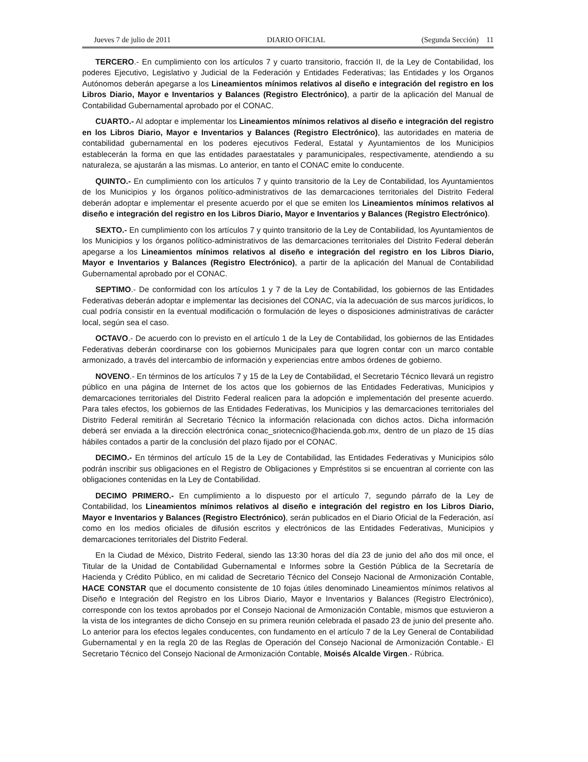Jueves 7 de julio de 2011 DIARIO OFICIAL (Segunda Sección) 11
TERCERO.- En cumplimiento con los artículos 7 y cuarto transitorio, fracción II, de la Ley de Contabilidad, los poderes Ejecutivo, Legislativo y Judicial de la Federación y Entidades Federativas; las Entidades y los Organos Autónomos deberán apegarse a los Lineamientos mínimos relativos al diseño e integración del registro en los Libros Diario, Mayor e Inventarios y Balances (Registro Electrónico), a partir de la aplicación del Manual de Contabilidad Gubernamental aprobado por el CONAC.
CUARTO.- Al adoptar e implementar los Lineamientos mínimos relativos al diseño e integración del registro en los Libros Diario, Mayor e Inventarios y Balances (Registro Electrónico), las autoridades en materia de contabilidad gubernamental en los poderes ejecutivos Federal, Estatal y Ayuntamientos de los Municipios establecerán la forma en que las entidades paraestatales y paramunicipales, respectivamente, atendiendo a su naturaleza, se ajustarán a las mismas. Lo anterior, en tanto el CONAC emite lo conducente.
QUINTO.- En cumplimiento con los artículos 7 y quinto transitorio de la Ley de Contabilidad, los Ayuntamientos de los Municipios y los órganos político-administrativos de las demarcaciones territoriales del Distrito Federal deberán adoptar e implementar el presente acuerdo por el que se emiten los Lineamientos mínimos relativos al diseño e integración del registro en los Libros Diario, Mayor e Inventarios y Balances (Registro Electrónico).
SEXTO.- En cumplimiento con los artículos 7 y quinto transitorio de la Ley de Contabilidad, los Ayuntamientos de los Municipios y los órganos político-administrativos de las demarcaciones territoriales del Distrito Federal deberán apegarse a los Lineamientos mínimos relativos al diseño e integración del registro en los Libros Diario, Mayor e Inventarios y Balances (Registro Electrónico), a partir de la aplicación del Manual de Contabilidad Gubernamental aprobado por el CONAC.
SEPTIMO.- De conformidad con los artículos 1 y 7 de la Ley de Contabilidad, los gobiernos de las Entidades Federativas deberán adoptar e implementar las decisiones del CONAC, vía la adecuación de sus marcos jurídicos, lo cual podría consistir en la eventual modificación o formulación de leyes o disposiciones administrativas de carácter local, según sea el caso.
OCTAVO.- De acuerdo con lo previsto en el artículo 1 de la Ley de Contabilidad, los gobiernos de las Entidades Federativas deberán coordinarse con los gobiernos Municipales para que logren contar con un marco contable armonizado, a través del intercambio de información y experiencias entre ambos órdenes de gobierno.
NOVENO.- En términos de los artículos 7 y 15 de la Ley de Contabilidad, el Secretario Técnico llevará un registro público en una página de Internet de los actos que los gobiernos de las Entidades Federativas, Municipios y demarcaciones territoriales del Distrito Federal realicen para la adopción e implementación del presente acuerdo. Para tales efectos, los gobiernos de las Entidades Federativas, los Municipios y las demarcaciones territoriales del Distrito Federal remitirán al Secretario Técnico la información relacionada con dichos actos. Dicha información deberá ser enviada a la dirección electrónica conac_sriotecnico@hacienda.gob.mx, dentro de un plazo de 15 días hábiles contados a partir de la conclusión del plazo fijado por el CONAC.
DECIMO.- En términos del artículo 15 de la Ley de Contabilidad, las Entidades Federativas y Municipios sólo podrán inscribir sus obligaciones en el Registro de Obligaciones y Empréstitos si se encuentran al corriente con las obligaciones contenidas en la Ley de Contabilidad.
DECIMO PRIMERO.- En cumplimiento a lo dispuesto por el artículo 7, segundo párrafo de la Ley de Contabilidad, los Lineamientos mínimos relativos al diseño e integración del registro en los Libros Diario, Mayor e Inventarios y Balances (Registro Electrónico), serán publicados en el Diario Oficial de la Federación, así como en los medios oficiales de difusión escritos y electrónicos de las Entidades Federativas, Municipios y demarcaciones territoriales del Distrito Federal.
En la Ciudad de México, Distrito Federal, siendo las 13:30 horas del día 23 de junio del año dos mil once, el Titular de la Unidad de Contabilidad Gubernamental e Informes sobre la Gestión Pública de la Secretaría de Hacienda y Crédito Público, en mi calidad de Secretario Técnico del Consejo Nacional de Armonización Contable, HACE CONSTAR que el documento consistente de 10 fojas útiles denominado Lineamientos mínimos relativos al Diseño e Integración del Registro en los Libros Diario, Mayor e Inventarios y Balances (Registro Electrónico), corresponde con los textos aprobados por el Consejo Nacional de Armonización Contable, mismos que estuvieron a la vista de los integrantes de dicho Consejo en su primera reunión celebrada el pasado 23 de junio del presente año. Lo anterior para los efectos legales conducentes, con fundamento en el artículo 7 de la Ley General de Contabilidad Gubernamental y en la regla 20 de las Reglas de Operación del Consejo Nacional de Armonización Contable.- El Secretario Técnico del Consejo Nacional de Armonización Contable, Moisés Alcalde Virgen.- Rúbrica.